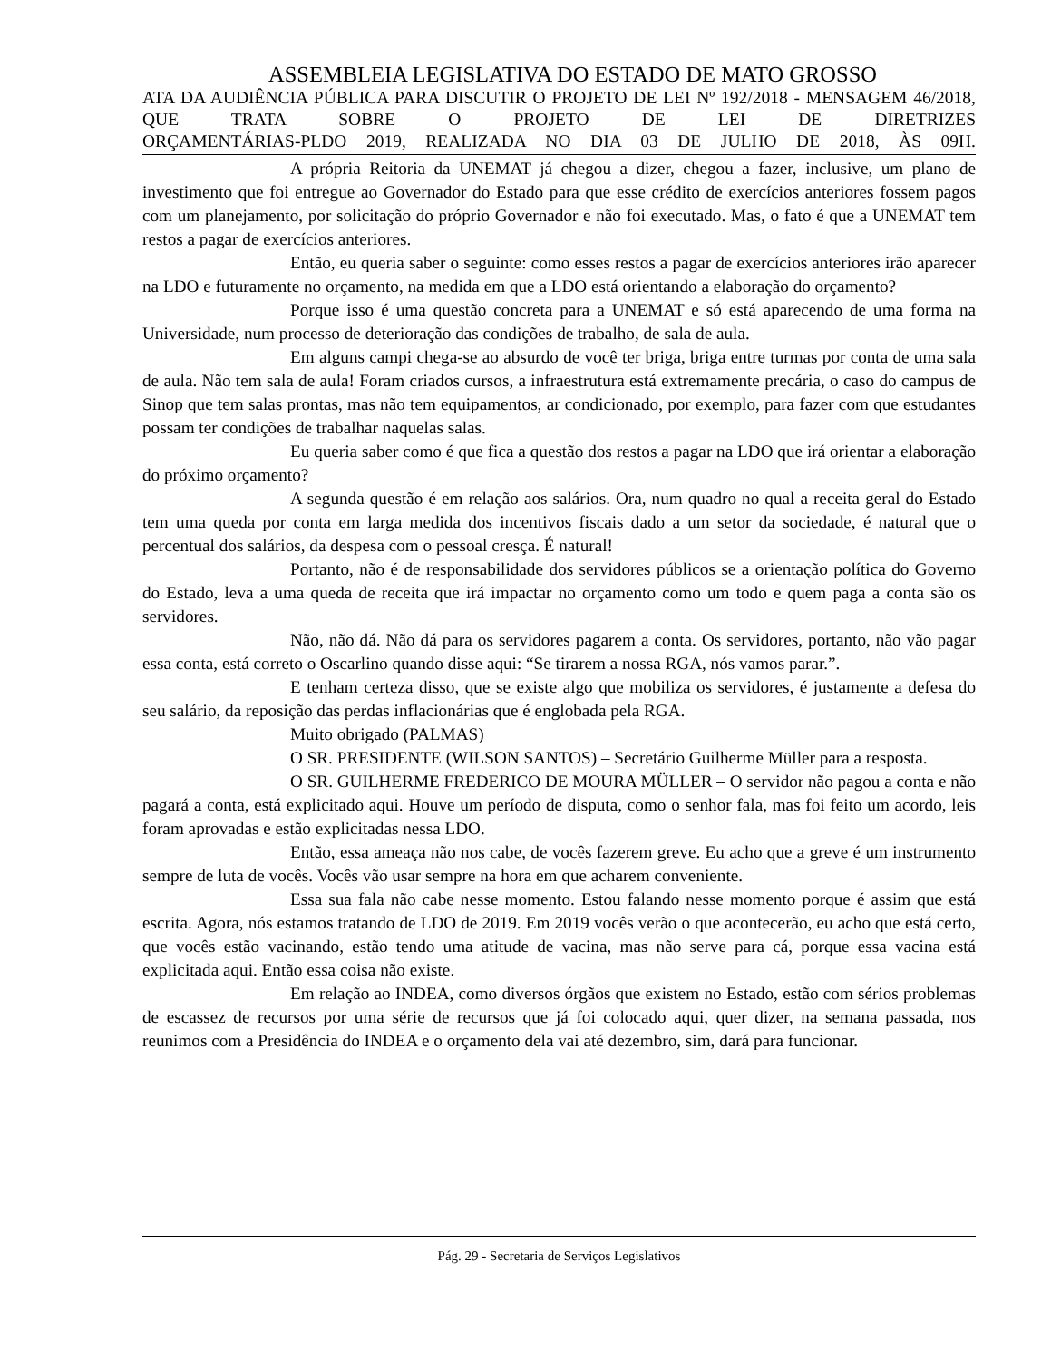ASSEMBLEIA LEGISLATIVA DO ESTADO DE MATO GROSSO
ATA DA AUDIÊNCIA PÚBLICA PARA DISCUTIR O PROJETO DE LEI Nº 192/2018 - MENSAGEM 46/2018, QUE TRATA SOBRE O PROJETO DE LEI DE DIRETRIZES
ORÇAMENTÁRIAS-PLDO 2019, REALIZADA NO DIA 03 DE JULHO DE 2018, ÀS 09H.
A própria Reitoria da UNEMAT já chegou a dizer, chegou a fazer, inclusive, um plano de investimento que foi entregue ao Governador do Estado para que esse crédito de exercícios anteriores fossem pagos com um planejamento, por solicitação do próprio Governador e não foi executado. Mas, o fato é que a UNEMAT tem restos a pagar de exercícios anteriores.
Então, eu queria saber o seguinte: como esses restos a pagar de exercícios anteriores irão aparecer na LDO e futuramente no orçamento, na medida em que a LDO está orientando a elaboração do orçamento?
Porque isso é uma questão concreta para a UNEMAT e só está aparecendo de uma forma na Universidade, num processo de deterioração das condições de trabalho, de sala de aula.
Em alguns campi chega-se ao absurdo de você ter briga, briga entre turmas por conta de uma sala de aula. Não tem sala de aula! Foram criados cursos, a infraestrutura está extremamente precária, o caso do campus de Sinop que tem salas prontas, mas não tem equipamentos, ar condicionado, por exemplo, para fazer com que estudantes possam ter condições de trabalhar naquelas salas.
Eu queria saber como é que fica a questão dos restos a pagar na LDO que irá orientar a elaboração do próximo orçamento?
A segunda questão é em relação aos salários. Ora, num quadro no qual a receita geral do Estado tem uma queda por conta em larga medida dos incentivos fiscais dado a um setor da sociedade, é natural que o percentual dos salários, da despesa com o pessoal cresça. É natural!
Portanto, não é de responsabilidade dos servidores públicos se a orientação política do Governo do Estado, leva a uma queda de receita que irá impactar no orçamento como um todo e quem paga a conta são os servidores.
Não, não dá. Não dá para os servidores pagarem a conta. Os servidores, portanto, não vão pagar essa conta, está correto o Oscarlino quando disse aqui: “Se tirarem a nossa RGA, nós vamos parar.”.
E tenham certeza disso, que se existe algo que mobiliza os servidores, é justamente a defesa do seu salário, da reposição das perdas inflacionárias que é englobada pela RGA.
Muito obrigado (PALMAS)
O SR. PRESIDENTE (WILSON SANTOS) – Secretário Guilherme Müller para a resposta.
O SR. GUILHERME FREDERICO DE MOURA MÜLLER – O servidor não pagou a conta e não pagará a conta, está explicitado aqui. Houve um período de disputa, como o senhor fala, mas foi feito um acordo, leis foram aprovadas e estão explicitadas nessa LDO.
Então, essa ameaça não nos cabe, de vocês fazerem greve. Eu acho que a greve é um instrumento sempre de luta de vocês. Vocês vão usar sempre na hora em que acharem conveniente.
Essa sua fala não cabe nesse momento. Estou falando nesse momento porque é assim que está escrita. Agora, nós estamos tratando de LDO de 2019. Em 2019 vocês verão o que acontecerão, eu acho que está certo, que vocês estão vacinando, estão tendo uma atitude de vacina, mas não serve para cá, porque essa vacina está explicitada aqui. Então essa coisa não existe.
Em relação ao INDEA, como diversos órgãos que existem no Estado, estão com sérios problemas de escassez de recursos por uma série de recursos que já foi colocado aqui, quer dizer, na semana passada, nos reunimos com a Presidência do INDEA e o orçamento dela vai até dezembro, sim, dará para funcionar.
Pág. 29 - Secretaria de Serviços Legislativos